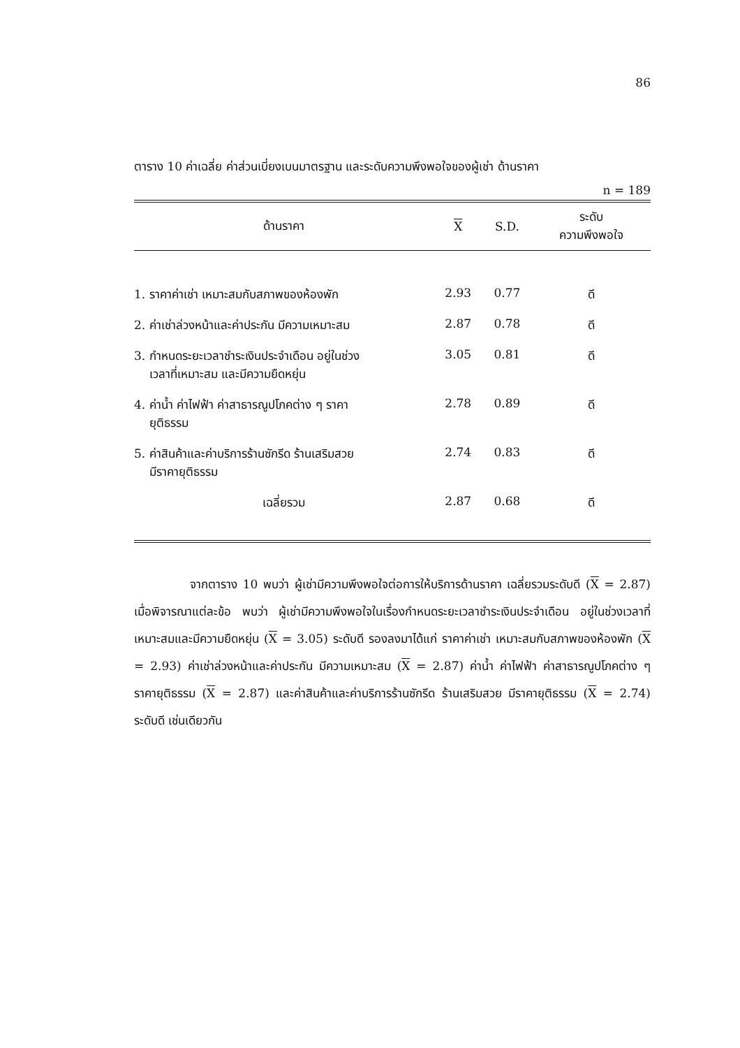86
ตาราง 10 ค่าเฉลี่ย ค่าส่วนเบี่ยงเบนมาตรฐาน และระดับความพึงพอใจของผู้เช่า ด้านราคา
n = 189
| ด้านราคา | X | S.D. | ระดับ ความพึงพอใจ |
| --- | --- | --- | --- |
| 1. ราคาค่าเช่า เหมาะสมกับสภาพของห้องพัก | 2.93 | 0.77 | ดี |
| 2. ค่าเช่าล่วงหน้าและค่าประกัน มีความเหมาะสม | 2.87 | 0.78 | ดี |
| 3. กำหนดระยะเวลาชำระเงินประจำเดือน อยู่ในช่วง เวลาที่เหมาะสม และมีความยืดหยุ่น | 3.05 | 0.81 | ดี |
| 4. ค่าน้ำ ค่าไฟฟ้า ค่าสาธารณูปโภคต่าง ๆ ราคา ยุติธรรม | 2.78 | 0.89 | ดี |
| 5. ค่าสินค้าและค่าบริการร้านซักรีด ร้านเสริมสวย มีราคายุติธรรม | 2.74 | 0.83 | ดี |
| เฉลี่ยรวม | 2.87 | 0.68 | ดี |
จากตาราง 10 พบว่า ผู้เช่ามีความพึงพอใจต่อการให้บริการด้านราคา เฉลี่ยรวมระดับดี (X = 2.87) เมื่อพิจารณาแต่ละข้อ พบว่า ผู้เช่ามีความพึงพอใจในเรื่องกำหนดระยะเวลาชำระเงินประจำเดือน อยู่ในช่วงเวลาที่เหมาะสมและมีความยืดหยุ่น (X = 3.05) ระดับดี รองลงมาได้แก่ ราคาค่าเช่า เหมาะสมกับสภาพของห้องพัก (X = 2.93) ค่าเช่าล่วงหน้าและค่าประกัน มีความเหมาะสม (X = 2.87) ค่าน้ำ ค่าไฟฟ้า ค่าสาธารณูปโภคต่าง ๆ ราคายุติธรรม (X = 2.87) และค่าสินค้าและค่าบริการร้านซักรีด ร้านเสริมสวย มีราคายุติธรรม (X = 2.74) ระดับดี เช่นเดียวกัน